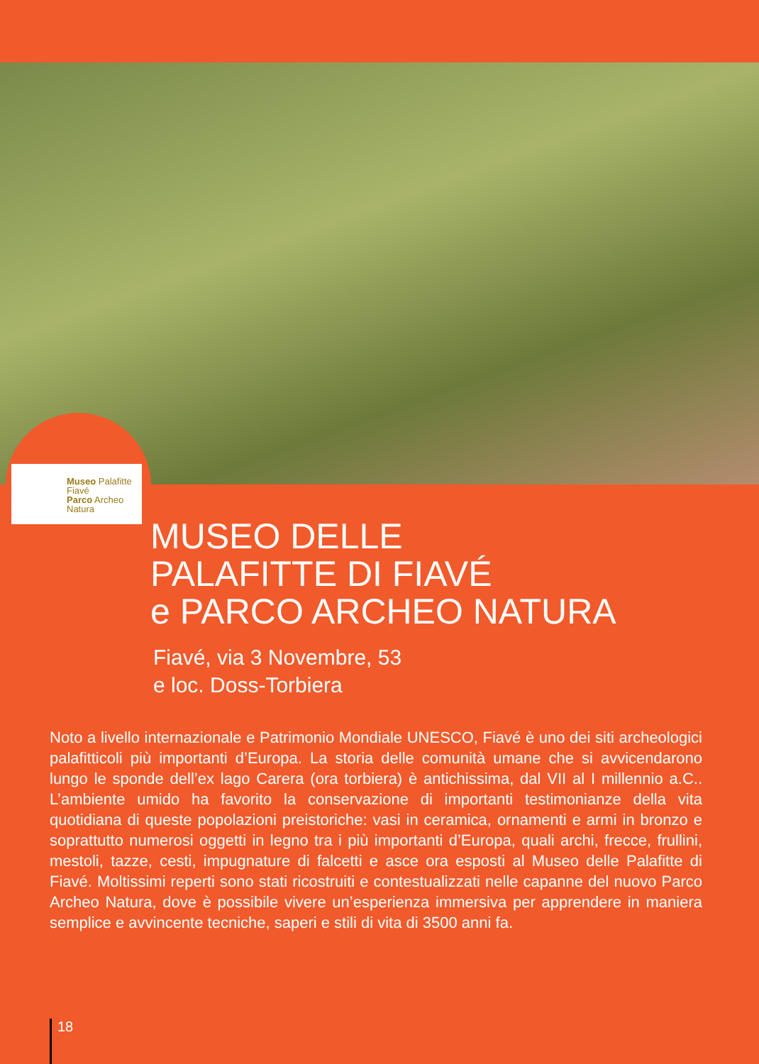Museo Palafitte
Fiavé
Parco Archeo
Natura
MUSEO DELLE
PALAFITTE DI FIAVÉ
e PARCO ARCHEO NATURA
Fiavé, via 3 Novembre, 53
e loc. Doss-Torbiera
Noto a livello internazionale e Patrimonio Mondiale UNESCO, Fiavé è uno dei siti archeologici palafitticoli più importanti d’Europa. La storia delle comunità umane che si avvicendarono lungo le sponde dell’ex lago Carera (ora torbiera) è antichissima, dal VII al I millennio a.C.. L’ambiente umido ha favorito la conservazione di importanti testimonianze della vita quotidiana di queste popolazioni preistoriche: vasi in ceramica, ornamenti e armi in bronzo e soprattutto numerosi oggetti in legno tra i più importanti d’Europa, quali archi, frecce, frullini, mestoli, tazze, cesti, impugnature di falcetti e asce ora esposti al Museo delle Palafitte di Fiavé. Moltissimi reperti sono stati ricostruiti e contestualizzati nelle capanne del nuovo Parco Archeo Natura, dove è possibile vivere un’esperienza immersiva per apprendere in maniera semplice e avvincente tecniche, saperi e stili di vita di 3500 anni fa.
18